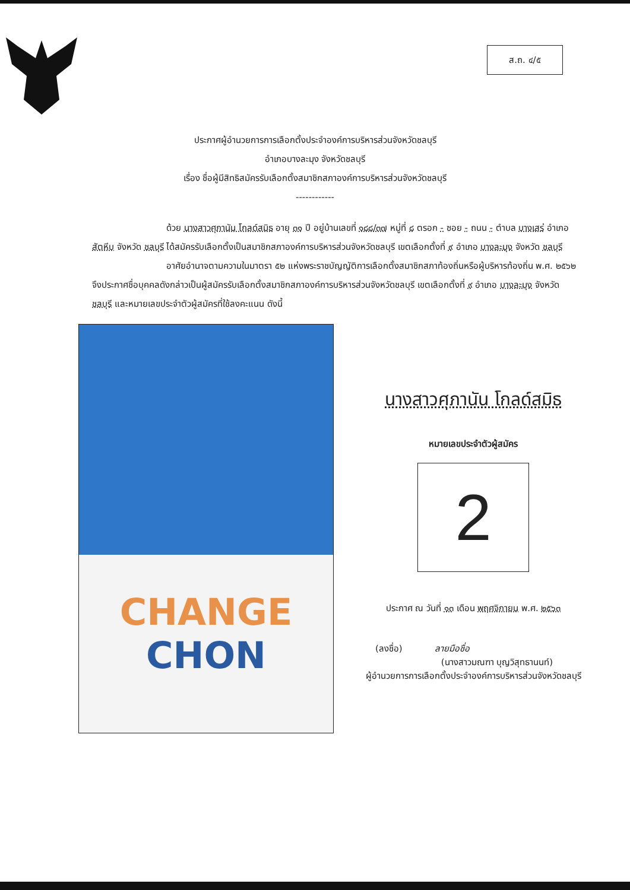ส.ถ. ๔/๕
ประกาศผู้อำนวยการการเลือกตั้งประจำองค์การบริหารส่วนจังหวัดชลบุรี
อำเภอบางละมุง จังหวัดชลบุรี
เรื่อง ชื่อผู้มีสิทธิสมัครรับเลือกตั้งสมาชิกสภาองค์การบริหารส่วนจังหวัดชลบุรี
------------
ด้วย นางสาวศุภานัน โกลด์สมิธ อายุ ๓๑ ปี อยู่บ้านเลขที่ ๑๘๘/๓๗ หมู่ที่ ๘ ตรอก - ซอย - ถนน - ตำบล บางเสร่ อำเภอ สัตหีบ จังหวัด ชลบุรี ได้สมัครรับเลือกตั้งเป็นสมาชิกสภาองค์การบริหารส่วนจังหวัดชลบุรี เขตเลือกตั้งที่ ๙ อำเภอ บางละมุง จังหวัด ชลบุรี
อาศัยอำนาจตามความในมาตรา ๕๒ แห่งพระราชบัญญัติการเลือกตั้งสมาชิกสภาท้องถิ่นหรือผู้บริหารท้องถิ่น พ.ศ. ๒๕๖๒ จึงประกาศชื่อบุคคลดังกล่าวเป็นผู้สมัครรับเลือกตั้งสมาชิกสภาองค์การบริหารส่วนจังหวัดชลบุรี เขตเลือกตั้งที่ ๙ อำเภอ บางละมุง จังหวัด ชลบุรี และหมายเลขประจำตัวผู้สมัครที่ใช้ลงคะแนน ดังนี้
CHANGE
CHON
นางสาวศุภานัน โกลด์สมิธ
หมายเลขประจำตัวผู้สมัคร
2
ประกาศ ณ วันที่ ๑๓ เดือน พฤศจิกายน พ.ศ. ๒๕๖๓
(ลงชื่อ) ลายมือชื่อ
(นางสาวมณฑา บุญวิสุทธานนท์)
ผู้อำนวยการการเลือกตั้งประจำองค์การบริหารส่วนจังหวัดชลบุรี